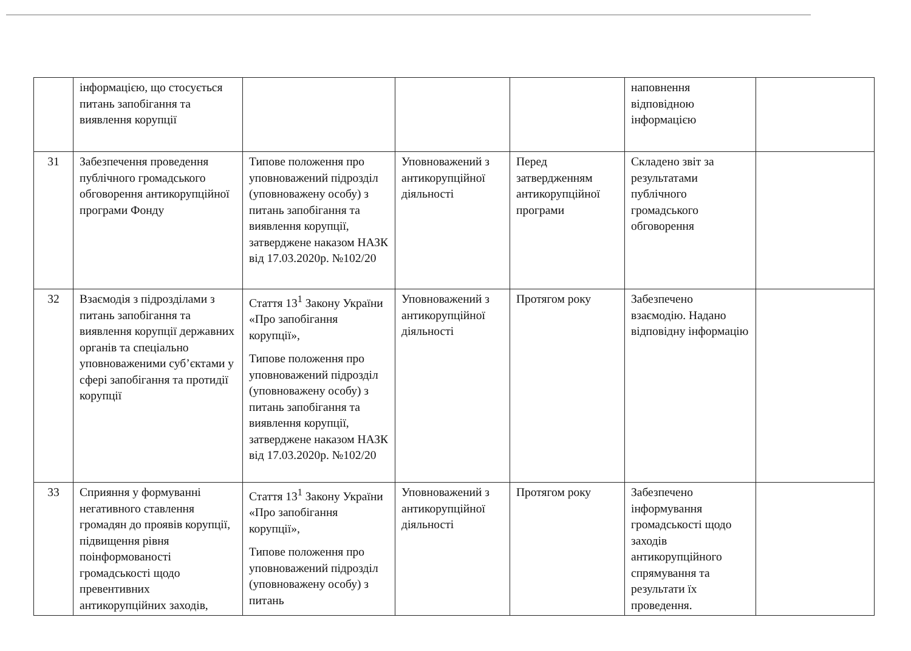| | інформацією, що стосується питань запобігання та виявлення корупції | | | | наповнення відповідною інформацією | |
| 31 | Забезпечення проведення публічного громадського обговорення антикорупційної програми Фонду | Типове положення про уповноважений підрозділ (уповноважену особу) з питань запобігання та виявлення корупції, затверджене наказом НАЗК від 17.03.2020р. №102/20 | Уповноважений з антикорупційної діяльності | Перед затвердженням антикорупційної програми | Складено звіт за результатами публічного громадського обговорення | |
| 32 | Взаємодія з підрозділами з питань запобігання та виявлення корупції державних органів та спеціально уповноваженими суб’єктами у сфері запобігання та протидії корупції | Стаття 13<sup>1</sup> Закону України «Про запобігання корупції», Типове положення про уповноважений підрозділ (уповноважену особу) з питань запобігання та виявлення корупції, затверджене наказом НАЗК від 17.03.2020р. №102/20 | Уповноважений з антикорупційної діяльності | Протягом року | Забезпечено взаємодію. Надано відповідну інформацію | |
| 33 | Сприяння у формуванні негативного ставлення громадян до проявів корупції, підвищення рівня поінформованості громадськості щодо превентивних антикорупційних заходів, | Стаття 13<sup>1</sup> Закону України «Про запобігання корупції», Типове положення про уповноважений підрозділ (уповноважену особу) з питань | Уповноважений з антикорупційної діяльності | Протягом року | Забезпечено інформування громадськості щодо заходів антикорупційного спрямування та результати їх проведення. | |